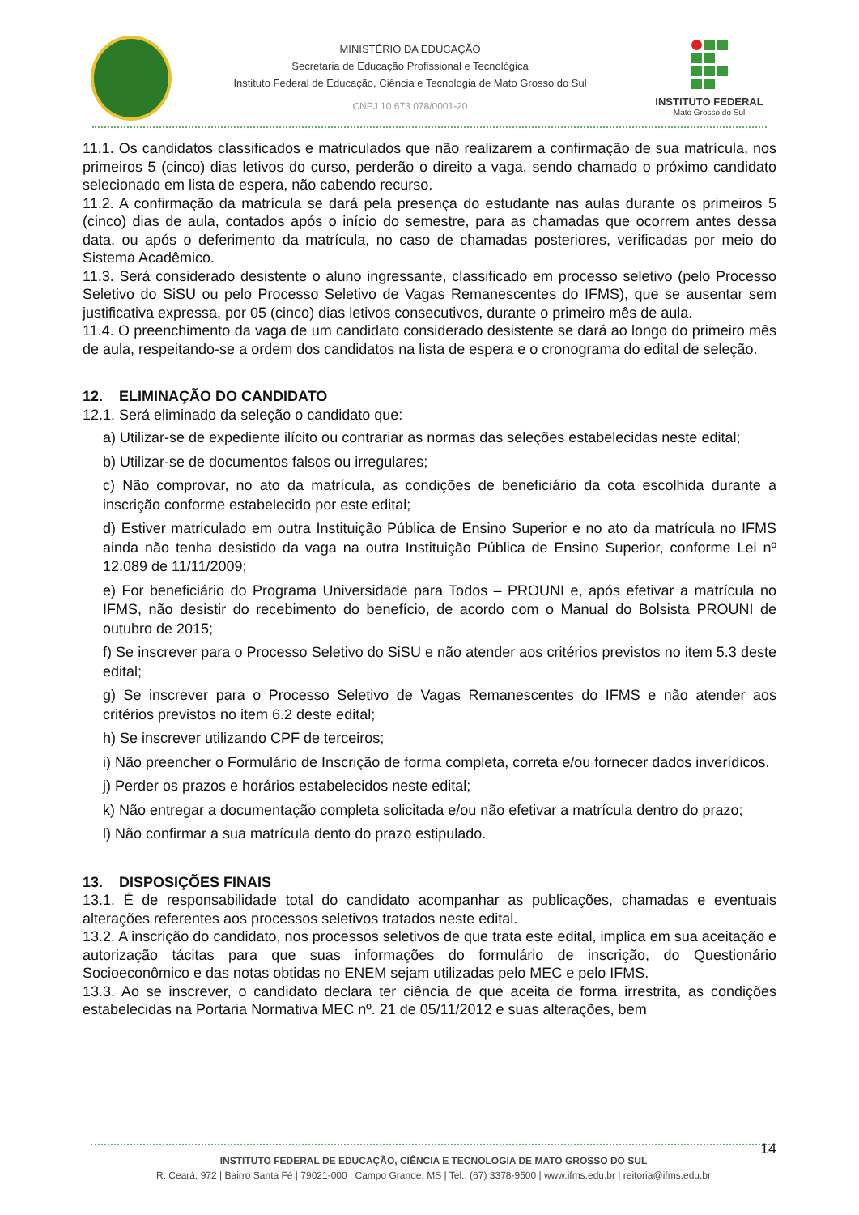MINISTÉRIO DA EDUCAÇÃO
Secretaria de Educação Profissional e Tecnológica
Instituto Federal de Educação, Ciência e Tecnologia de Mato Grosso do Sul
CNPJ 10.673.078/0001-20
INSTITUTO FEDERAL
Mato Grosso do Sul
11.1. Os candidatos classificados e matriculados que não realizarem a confirmação de sua matrícula, nos primeiros 5 (cinco) dias letivos do curso, perderão o direito a vaga, sendo chamado o próximo candidato selecionado em lista de espera, não cabendo recurso.
11.2. A confirmação da matrícula se dará pela presença do estudante nas aulas durante os primeiros 5 (cinco) dias de aula, contados após o início do semestre, para as chamadas que ocorrem antes dessa data, ou após o deferimento da matrícula, no caso de chamadas posteriores, verificadas por meio do Sistema Acadêmico.
11.3. Será considerado desistente o aluno ingressante, classificado em processo seletivo (pelo Processo Seletivo do SiSU ou pelo Processo Seletivo de Vagas Remanescentes do IFMS), que se ausentar sem justificativa expressa, por 05 (cinco) dias letivos consecutivos, durante o primeiro mês de aula.
11.4. O preenchimento da vaga de um candidato considerado desistente se dará ao longo do primeiro mês de aula, respeitando-se a ordem dos candidatos na lista de espera e o cronograma do edital de seleção.
12. ELIMINAÇÃO DO CANDIDATO
12.1. Será eliminado da seleção o candidato que:
a) Utilizar-se de expediente ilícito ou contrariar as normas das seleções estabelecidas neste edital;
b) Utilizar-se de documentos falsos ou irregulares;
c) Não comprovar, no ato da matrícula, as condições de beneficiário da cota escolhida durante a inscrição conforme estabelecido por este edital;
d) Estiver matriculado em outra Instituição Pública de Ensino Superior e no ato da matrícula no IFMS ainda não tenha desistido da vaga na outra Instituição Pública de Ensino Superior, conforme Lei nº 12.089 de 11/11/2009;
e) For beneficiário do Programa Universidade para Todos – PROUNI e, após efetivar a matrícula no IFMS, não desistir do recebimento do benefício, de acordo com o Manual do Bolsista PROUNI de outubro de 2015;
f) Se inscrever para o Processo Seletivo do SiSU e não atender aos critérios previstos no item 5.3 deste edital;
g) Se inscrever para o Processo Seletivo de Vagas Remanescentes do IFMS e não atender aos critérios previstos no item 6.2 deste edital;
h) Se inscrever utilizando CPF de terceiros;
i) Não preencher o Formulário de Inscrição de forma completa, correta e/ou fornecer dados inverídicos.
j) Perder os prazos e horários estabelecidos neste edital;
k) Não entregar a documentação completa solicitada e/ou não efetivar a matrícula dentro do prazo;
l) Não confirmar a sua matrícula dento do prazo estipulado.
13. DISPOSIÇÕES FINAIS
13.1. É de responsabilidade total do candidato acompanhar as publicações, chamadas e eventuais alterações referentes aos processos seletivos tratados neste edital.
13.2. A inscrição do candidato, nos processos seletivos de que trata este edital, implica em sua aceitação e autorização tácitas para que suas informações do formulário de inscrição, do Questionário Socioeconômico e das notas obtidas no ENEM sejam utilizadas pelo MEC e pelo IFMS.
13.3. Ao se inscrever, o candidato declara ter ciência de que aceita de forma irrestrita, as condições estabelecidas na Portaria Normativa MEC nº. 21 de 05/11/2012 e suas alterações, bem
14
INSTITUTO FEDERAL DE EDUCAÇÃO, CIÊNCIA E TECNOLOGIA DE MATO GROSSO DO SUL
R. Ceará, 972 | Bairro Santa Fé | 79021-000 | Campo Grande, MS | Tel.: (67) 3378-9500 | www.ifms.edu.br | reitoria@ifms.edu.br